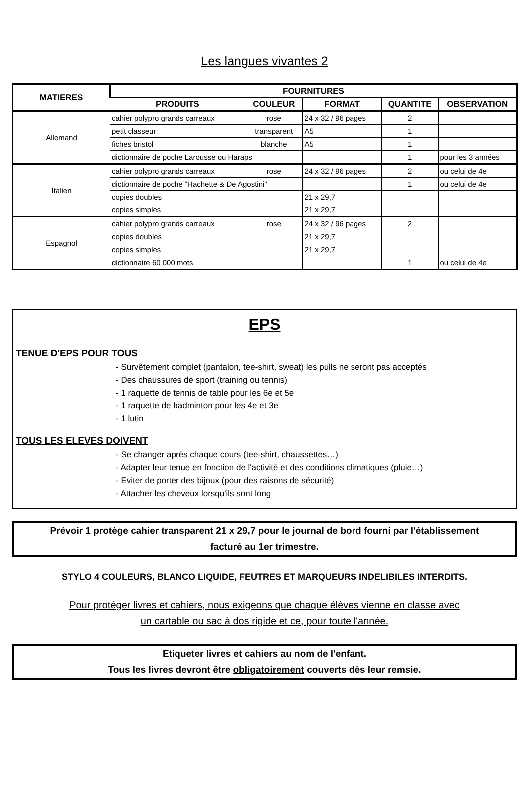Les langues vivantes 2
| MATIERES | FOURNITURES | | | | |
| --- | --- | --- | --- | --- | --- |
| | PRODUITS | COULEUR | FORMAT | QUANTITE | OBSERVATION |
| Allemand | cahier polypro grands carreaux | rose | 24 x 32 / 96 pages | 2 | |
| | petit classeur | transparent | A5 | 1 | |
| | fiches bristol | blanche | A5 | 1 | |
| | dictionnaire de poche Larousse ou Haraps | | | 1 | pour les 3 années |
| Italien | cahier polypro grands carreaux | rose | 24 x 32 / 96 pages | 2 | ou celui de 4e |
| | dictionnaire de poche "Hachette & De Agostini" | | | 1 | ou celui de 4e |
| | copies doubles | | 21 x 29,7 | | |
| | copies simples | | 21 x 29,7 | | |
| Espagnol | cahier polypro grands carreaux | rose | 24 x 32 / 96 pages | 2 | |
| | copies doubles | | 21 x 29,7 | | |
| | copies simples | | 21 x 29,7 | | |
| | dictionnaire 60 000 mots | | | 1 | ou celui de 4e |
EPS
TENUE D'EPS POUR TOUS
- Survêtement complet (pantalon, tee-shirt, sweat) les pulls ne seront pas acceptés
- Des chaussures de sport (training ou tennis)
- 1 raquette de tennis de table pour les 6e et 5e
- 1 raquette de badminton pour les 4e et 3e
- 1 lutin
TOUS LES ELEVES DOIVENT
- Se changer après chaque cours (tee-shirt, chaussettes…)
- Adapter leur tenue en fonction de l'activité et des conditions climatiques (pluie…)
- Eviter de porter des bijoux (pour des raisons de sécurité)
- Attacher les cheveux lorsqu'ils sont long
Prévoir 1 protège cahier transparent 21 x 29,7 pour le journal de bord fourni par l'établissement
facturé au 1er trimestre.
STYLO 4 COULEURS, BLANCO LIQUIDE, FEUTRES ET MARQUEURS INDELIBILES INTERDITS.
Pour protéger livres et cahiers, nous exigeons que chaque élèves vienne en classe avec
un cartable ou sac à dos rigide et ce, pour toute l'année.
Etiqueter livres et cahiers au nom de l'enfant.
Tous les livres devront être obligatoirement couverts dès leur remsie.